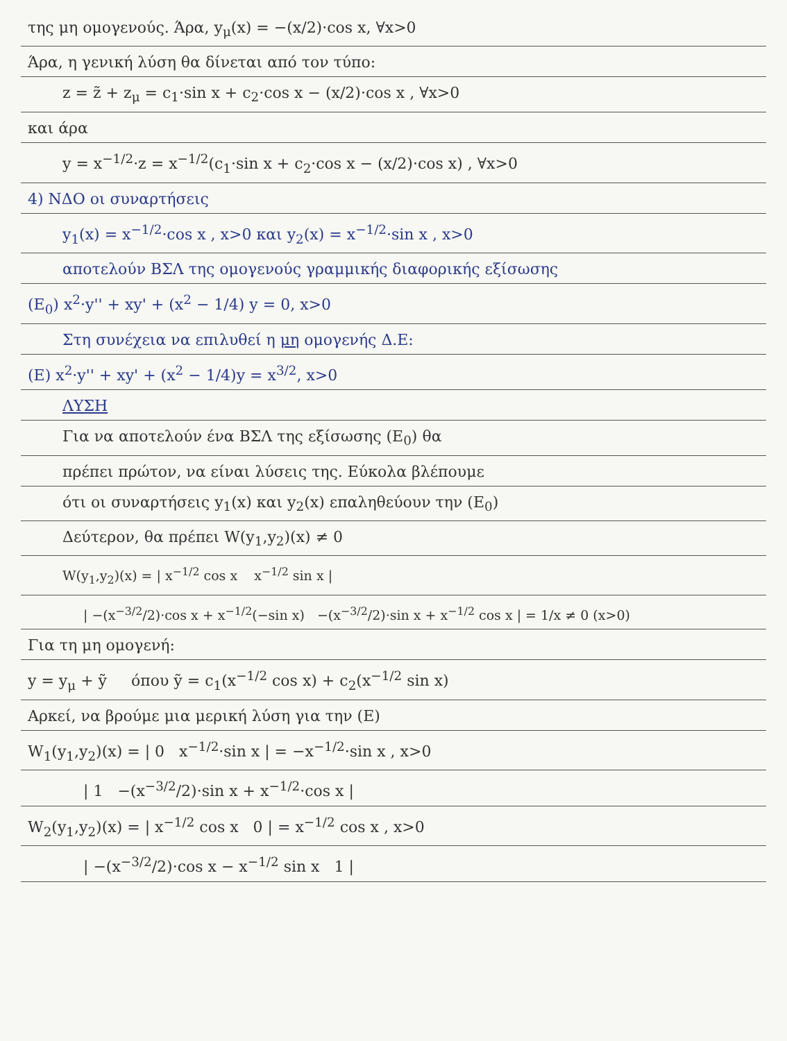της μη ομογενούς. Άρα, y<sub>μ</sub>(x) = −(x/2)·cos x, ∀x>0
Άρα, η γενική λύση θα δίνεται από τον τύπο:
z = z̃ + z<sub>μ</sub> = c<sub>1</sub>·sin x + c<sub>2</sub>·cos x − (x/2)·cos x , ∀x>0
και άρα
y = x<sup>−1/2</sup>·z = x<sup>−1/2</sup>(c<sub>1</sub>·sin x + c<sub>2</sub>·cos x − (x/2)·cos x) , ∀x>0
4) ΝΔΟ οι συναρτήσεις
y<sub>1</sub>(x) = x<sup>−1/2</sup>·cos x , x>0 και y<sub>2</sub>(x) = x<sup>−1/2</sup>·sin x , x>0
αποτελούν ΒΣΛ της ομογενούς γραμμικής διαφορικής εξίσωσης
(Ε<sub>0</sub>) x<sup>2</sup>·y'' + xy' + (x<sup>2</sup> − 1/4) y = 0, x>0
Στη συνέχεια να επιλυθεί η μη ομογενής Δ.Ε:
(Ε) x<sup>2</sup>·y'' + xy' + (x<sup>2</sup> − 1/4)y = x<sup>3/2</sup>, x>0
ΛΥΣΗ
Για να αποτελούν ένα ΒΣΛ της εξίσωσης (Ε<sub>0</sub>) θα
πρέπει πρώτον, να είναι λύσεις της. Εύκολα βλέπουμε
ότι οι συναρτήσεις y<sub>1</sub>(x) και y<sub>2</sub>(x) επαληθεύουν την (Ε<sub>0</sub>)
Δεύτερον, θα πρέπει W(y<sub>1</sub>,y<sub>2</sub>)(x) ≠ 0
W(y<sub>1</sub>,y<sub>2</sub>)(x) = | x<sup>−1/2</sup> cos x x<sup>−1/2</sup> sin x |
| −(x<sup>−3/2</sup>/2)·cos x + x<sup>−1/2</sup>(−sin x) −(x<sup>−3/2</sup>/2)·sin x + x<sup>−1/2</sup> cos x | = 1/x ≠ 0 (x>0)
Για τη μη ομογενή:
y = y<sub>μ</sub> + ỹ όπου ỹ = c<sub>1</sub>(x<sup>−1/2</sup> cos x) + c<sub>2</sub>(x<sup>−1/2</sup> sin x)
Αρκεί, να βρούμε μια μερική λύση για την (Ε)
W<sub>1</sub>(y<sub>1</sub>,y<sub>2</sub>)(x) = | 0 x<sup>−1/2</sup>·sin x | = −x<sup>−1/2</sup>·sin x , x>0
| 1 −(x<sup>−3/2</sup>/2)·sin x + x<sup>−1/2</sup>·cos x |
W<sub>2</sub>(y<sub>1</sub>,y<sub>2</sub>)(x) = | x<sup>−1/2</sup> cos x 0 | = x<sup>−1/2</sup> cos x , x>0
| −(x<sup>−3/2</sup>/2)·cos x − x<sup>−1/2</sup> sin x 1 |